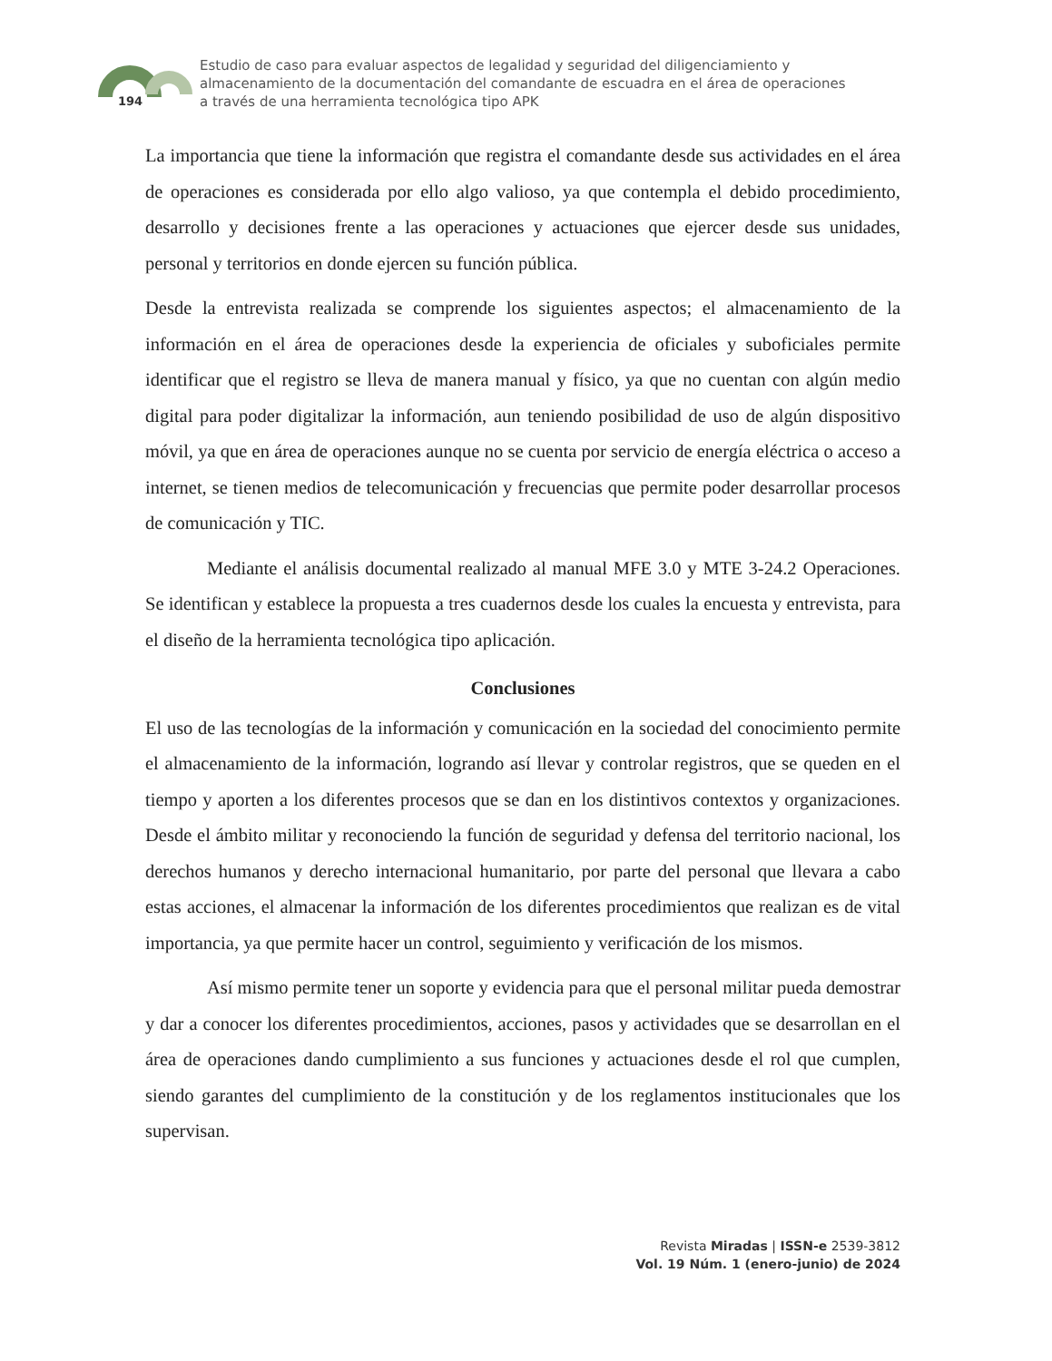194
Estudio de caso para evaluar aspectos de legalidad y seguridad del diligenciamiento y almacenamiento de la documentación del comandante de escuadra en el área de operaciones a través de una herramienta tecnológica tipo APK
La importancia que tiene la información que registra el comandante desde sus actividades en el área de operaciones es considerada por ello algo valioso, ya que contempla el debido procedimiento, desarrollo y decisiones frente a las operaciones y actuaciones que ejercer desde sus unidades, personal y territorios en donde ejercen su función pública.
Desde la entrevista realizada se comprende los siguientes aspectos; el almacenamiento de la información en el área de operaciones desde la experiencia de oficiales y suboficiales permite identificar que el registro se lleva de manera manual y físico, ya que no cuentan con algún medio digital para poder digitalizar la información, aun teniendo posibilidad de uso de algún dispositivo móvil, ya que en área de operaciones aunque no se cuenta por servicio de energía eléctrica o acceso a internet, se tienen medios de telecomunicación y frecuencias que permite poder desarrollar procesos de comunicación y TIC.
Mediante el análisis documental realizado al manual MFE 3.0 y MTE 3-24.2 Operaciones. Se identifican y establece la propuesta a tres cuadernos desde los cuales la encuesta y entrevista, para el diseño de la herramienta tecnológica tipo aplicación.
Conclusiones
El uso de las tecnologías de la información y comunicación en la sociedad del conocimiento permite el almacenamiento de la información, logrando así llevar y controlar registros, que se queden en el tiempo y aporten a los diferentes procesos que se dan en los distintivos contextos y organizaciones. Desde el ámbito militar y reconociendo la función de seguridad y defensa del territorio nacional, los derechos humanos y derecho internacional humanitario, por parte del personal que llevara a cabo estas acciones, el almacenar la información de los diferentes procedimientos que realizan es de vital importancia, ya que permite hacer un control, seguimiento y verificación de los mismos.
Así mismo permite tener un soporte y evidencia para que el personal militar pueda demostrar y dar a conocer los diferentes procedimientos, acciones, pasos y actividades que se desarrollan en el área de operaciones dando cumplimiento a sus funciones y actuaciones desde el rol que cumplen, siendo garantes del cumplimiento de la constitución y de los reglamentos institucionales que los supervisan.
Revista Miradas | ISSN-e 2539-3812
Vol. 19 Núm. 1 (enero-junio) de 2024